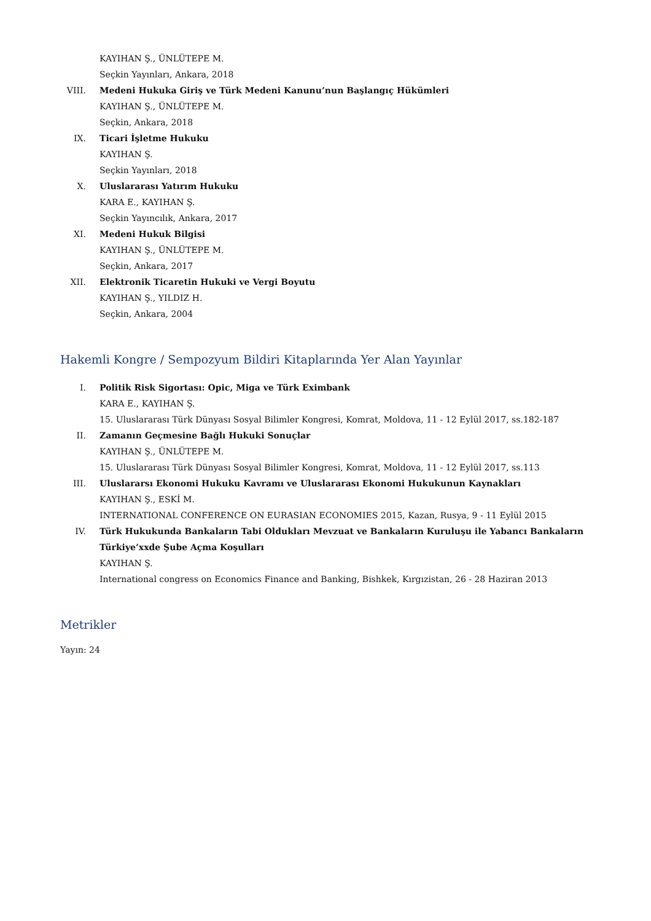KAYIHAN Ş., ÜNLÜTEPE M.
Seçkin Yayınları, Ankara, 2018
VIII. Medeni Hukuka Giriş ve Türk Medeni Kanunu’nun Başlangıç Hükümleri
KAYIHAN Ş., ÜNLÜTEPE M.
Seçkin, Ankara, 2018
IX. Ticari İşletme Hukuku
KAYIHAN Ş.
Seçkin Yayınları, 2018
X. Uluslararası Yatırım Hukuku
KARA E., KAYIHAN Ş.
Seçkin Yayıncılık, Ankara, 2017
XI. Medeni Hukuk Bilgisi
KAYIHAN Ş., ÜNLÜTEPE M.
Seçkin, Ankara, 2017
XII. Elektronik Ticaretin Hukuki ve Vergi Boyutu
KAYIHAN Ş., YILDIZ H.
Seçkin, Ankara, 2004
Hakemli Kongre / Sempozyum Bildiri Kitaplarında Yer Alan Yayınlar
I. Politik Risk Sigortası: Opic, Miga ve Türk Eximbank
KARA E., KAYIHAN Ş.
15. Uluslararası Türk Dünyası Sosyal Bilimler Kongresi, Komrat, Moldova, 11 - 12 Eylül 2017, ss.182-187
II. Zamanın Geçmesine Bağlı Hukuki Sonuçlar
KAYIHAN Ş., ÜNLÜTEPE M.
15. Uluslararası Türk Dünyası Sosyal Bilimler Kongresi, Komrat, Moldova, 11 - 12 Eylül 2017, ss.113
III. Uluslararsı Ekonomi Hukuku Kavramı ve Uluslararası Ekonomi Hukukunun Kaynakları
KAYIHAN Ş., ESKİ M.
INTERNATIONAL CONFERENCE ON EURASIAN ECONOMIES 2015, Kazan, Rusya, 9 - 11 Eylül 2015
IV. Türk Hukukunda Bankaların Tabi Oldukları Mevzuat ve Bankaların Kuruluşu ile Yabancı Bankaların Türkiye’xxde Şube Açma Koşulları
KAYIHAN Ş.
International congress on Economics Finance and Banking, Bishkek, Kırgızistan, 26 - 28 Haziran 2013
Metrikler
Yayın: 24